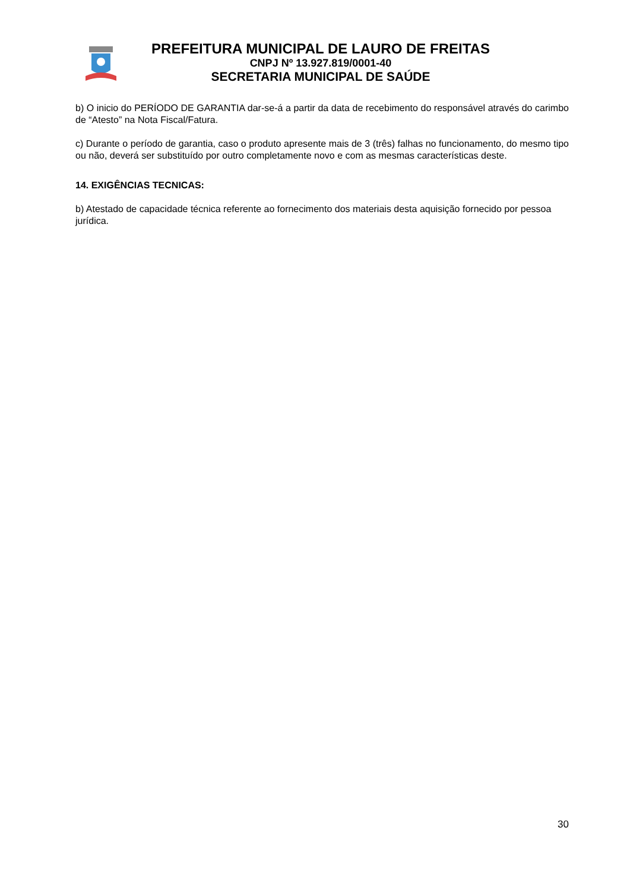PREFEITURA MUNICIPAL DE LAURO DE FREITAS
CNPJ Nº 13.927.819/0001-40
SECRETARIA MUNICIPAL DE SAÚDE
b) O inicio do PERÍODO DE GARANTIA dar-se-á a partir da data de recebimento do responsável através do carimbo de “Atesto” na Nota Fiscal/Fatura.
c) Durante o período de garantia, caso o produto apresente mais de 3 (três) falhas no funcionamento, do mesmo tipo ou não, deverá ser substituído por outro completamente novo e com as mesmas características deste.
14. EXIGÊNCIAS TECNICAS:
b) Atestado de capacidade técnica referente ao fornecimento dos materiais desta aquisição fornecido por pessoa jurídica.
30